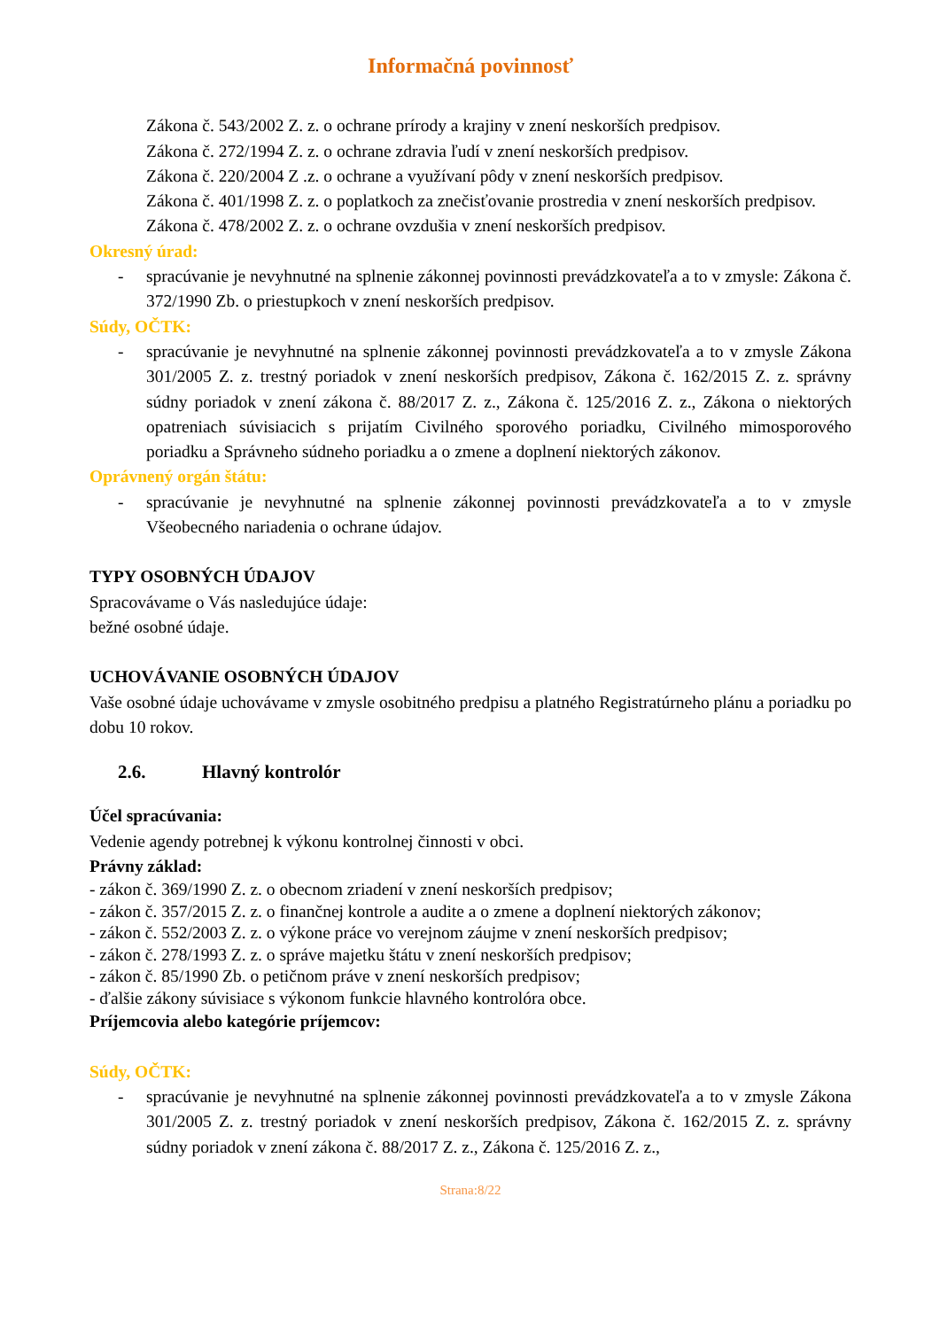Informačná povinnosť
Zákona č. 543/2002 Z. z. o ochrane prírody a krajiny v znení neskorších predpisov.
Zákona č. 272/1994 Z. z. o ochrane zdravia ľudí v znení neskorších predpisov.
Zákona č. 220/2004 Z .z. o ochrane a využívaní pôdy v znení neskorších predpisov.
Zákona č. 401/1998 Z. z. o poplatkoch za znečisťovanie prostredia v znení neskorších predpisov.
Zákona č. 478/2002 Z. z. o ochrane ovzdušia v znení neskorších predpisov.
Okresný úrad:
- spracúvanie je nevyhnutné na splnenie zákonnej povinnosti prevádzkovateľa a to v zmysle: Zákona č. 372/1990 Zb. o priestupkoch v znení neskorších predpisov.
Súdy, OČTK:
- spracúvanie je nevyhnutné na splnenie zákonnej povinnosti prevádzkovateľa a to v zmysle Zákona 301/2005 Z. z. trestný poriadok v znení neskorších predpisov, Zákona č. 162/2015 Z. z. správny súdny poriadok v znení zákona č. 88/2017 Z. z., Zákona č. 125/2016 Z. z., Zákona o niektorých opatreniach súvisiacich s prijatím Civilného sporového poriadku, Civilného mimosporového poriadku a Správneho súdneho poriadku a o zmene a doplnení niektorých zákonov.
Oprávnený orgán štátu:
- spracúvanie je nevyhnutné na splnenie zákonnej povinnosti prevádzkovateľa a to v zmysle Všeobecného nariadenia o ochrane údajov.
TYPY OSOBNÝCH ÚDAJOV
Spracovávame o Vás nasledujúce údaje:
bežné osobné údaje.
UCHOVÁVANIE OSOBNÝCH ÚDAJOV
Vaše osobné údaje uchovávame v zmysle osobitného predpisu a platného Registratúrneho plánu a poriadku po dobu 10 rokov.
2.6. Hlavný kontrolór
Účel spracúvania:
Vedenie agendy potrebnej k výkonu kontrolnej činnosti v obci.
Právny základ:
- zákon č. 369/1990 Z. z. o obecnom zriadení v znení neskorších predpisov;
- zákon č. 357/2015 Z. z. o finančnej kontrole a audite a o zmene a doplnení niektorých zákonov;
- zákon č. 552/2003 Z. z. o výkone práce vo verejnom záujme v znení neskorších predpisov;
- zákon č. 278/1993 Z. z. o správe majetku štátu v znení neskorších predpisov;
- zákon č. 85/1990 Zb. o petičnom práve v znení neskorších predpisov;
- ďalšie zákony súvisiace s výkonom funkcie hlavného kontrolóra obce.
Príjemcovia alebo kategórie príjemcov:
Súdy, OČTK:
- spracúvanie je nevyhnutné na splnenie zákonnej povinnosti prevádzkovateľa a to v zmysle Zákona 301/2005 Z. z. trestný poriadok v znení neskorších predpisov, Zákona č. 162/2015 Z. z. správny súdny poriadok v znení zákona č. 88/2017 Z. z., Zákona č. 125/2016 Z. z.,
Strana:8/22